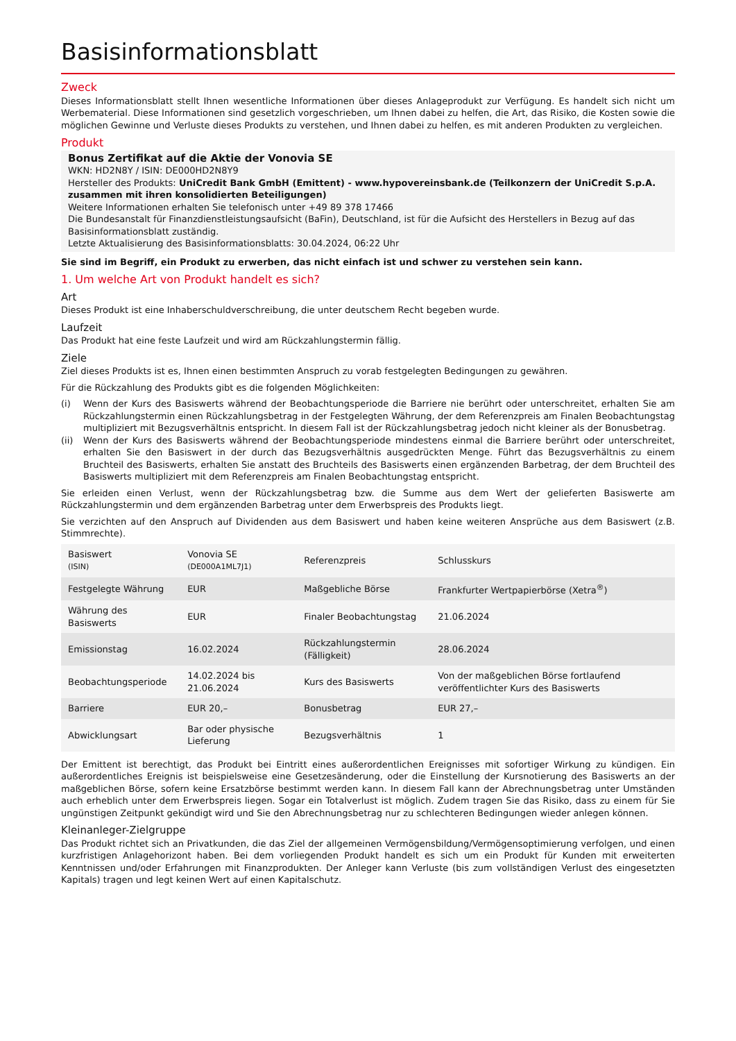Basisinformationsblatt
Zweck
Dieses Informationsblatt stellt Ihnen wesentliche Informationen über dieses Anlageprodukt zur Verfügung. Es handelt sich nicht um Werbematerial. Diese Informationen sind gesetzlich vorgeschrieben, um Ihnen dabei zu helfen, die Art, das Risiko, die Kosten sowie die möglichen Gewinne und Verluste dieses Produkts zu verstehen, und Ihnen dabei zu helfen, es mit anderen Produkten zu vergleichen.
Produkt
Bonus Zertifikat auf die Aktie der Vonovia SE
WKN: HD2N8Y / ISIN: DE000HD2N8Y9
Hersteller des Produkts: UniCredit Bank GmbH (Emittent) - www.hypovereinsbank.de (Teilkonzern der UniCredit S.p.A. zusammen mit ihren konsolidierten Beteiligungen)
Weitere Informationen erhalten Sie telefonisch unter +49 89 378 17466
Die Bundesanstalt für Finanzdienstleistungsaufsicht (BaFin), Deutschland, ist für die Aufsicht des Herstellers in Bezug auf das Basisinformationsblatt zuständig.
Letzte Aktualisierung des Basisinformationsblatts: 30.04.2024, 06:22 Uhr
Sie sind im Begriff, ein Produkt zu erwerben, das nicht einfach ist und schwer zu verstehen sein kann.
1. Um welche Art von Produkt handelt es sich?
Art
Dieses Produkt ist eine Inhaberschuldverschreibung, die unter deutschem Recht begeben wurde.
Laufzeit
Das Produkt hat eine feste Laufzeit und wird am Rückzahlungstermin fällig.
Ziele
Ziel dieses Produkts ist es, Ihnen einen bestimmten Anspruch zu vorab festgelegten Bedingungen zu gewähren.
Für die Rückzahlung des Produkts gibt es die folgenden Möglichkeiten:
(i) Wenn der Kurs des Basiswerts während der Beobachtungsperiode die Barriere nie berührt oder unterschreitet, erhalten Sie am Rückzahlungstermin einen Rückzahlungsbetrag in der Festgelegten Währung, der dem Referenzpreis am Finalen Beobachtungstag multipliziert mit Bezugsverhältnis entspricht. In diesem Fall ist der Rückzahlungsbetrag jedoch nicht kleiner als der Bonusbetrag.
(ii) Wenn der Kurs des Basiswerts während der Beobachtungsperiode mindestens einmal die Barriere berührt oder unterschreitet, erhalten Sie den Basiswert in der durch das Bezugsverhältnis ausgedrückten Menge. Führt das Bezugsverhältnis zu einem Bruchteil des Basiswerts, erhalten Sie anstatt des Bruchteils des Basiswerts einen ergänzenden Barbetrag, der dem Bruchteil des Basiswerts multipliziert mit dem Referenzpreis am Finalen Beobachtungstag entspricht.
Sie erleiden einen Verlust, wenn der Rückzahlungsbetrag bzw. die Summe aus dem Wert der gelieferten Basiswerte am Rückzahlungstermin und dem ergänzenden Barbetrag unter dem Erwerbspreis des Produkts liegt.
Sie verzichten auf den Anspruch auf Dividenden aus dem Basiswert und haben keine weiteren Ansprüche aus dem Basiswert (z.B. Stimmrechte).
| Basiswert (ISIN) | Vonovia SE (DE000A1ML7J1) | Referenzpreis | Schlusskurs |
| Festgelegte Währung | EUR | Maßgebliche Börse | Frankfurter Wertpapierbörse (Xetra<sup>®</sup>) |
| Währung des Basiswerts | EUR | Finaler Beobachtungstag | 21.06.2024 |
| Emissionstag | 16.02.2024 | Rückzahlungstermin (Fälligkeit) | 28.06.2024 |
| Beobachtungsperiode | 14.02.2024 bis 21.06.2024 | Kurs des Basiswerts | Von der maßgeblichen Börse fortlaufend veröffentlichter Kurs des Basiswerts |
| Barriere | EUR 20,– | Bonusbetrag | EUR 27,– |
| Abwicklungsart | Bar oder physische Lieferung | Bezugsverhältnis | 1 |
Der Emittent ist berechtigt, das Produkt bei Eintritt eines außerordentlichen Ereignisses mit sofortiger Wirkung zu kündigen. Ein außerordentliches Ereignis ist beispielsweise eine Gesetzesänderung, oder die Einstellung der Kursnotierung des Basiswerts an der maßgeblichen Börse, sofern keine Ersatzbörse bestimmt werden kann. In diesem Fall kann der Abrechnungsbetrag unter Umständen auch erheblich unter dem Erwerbspreis liegen. Sogar ein Totalverlust ist möglich. Zudem tragen Sie das Risiko, dass zu einem für Sie ungünstigen Zeitpunkt gekündigt wird und Sie den Abrechnungsbetrag nur zu schlechteren Bedingungen wieder anlegen können.
Kleinanleger-Zielgruppe
Das Produkt richtet sich an Privatkunden, die das Ziel der allgemeinen Vermögensbildung/Vermögensoptimierung verfolgen, und einen kurzfristigen Anlagehorizont haben. Bei dem vorliegenden Produkt handelt es sich um ein Produkt für Kunden mit erweiterten Kenntnissen und/oder Erfahrungen mit Finanzprodukten. Der Anleger kann Verluste (bis zum vollständigen Verlust des eingesetzten Kapitals) tragen und legt keinen Wert auf einen Kapitalschutz.